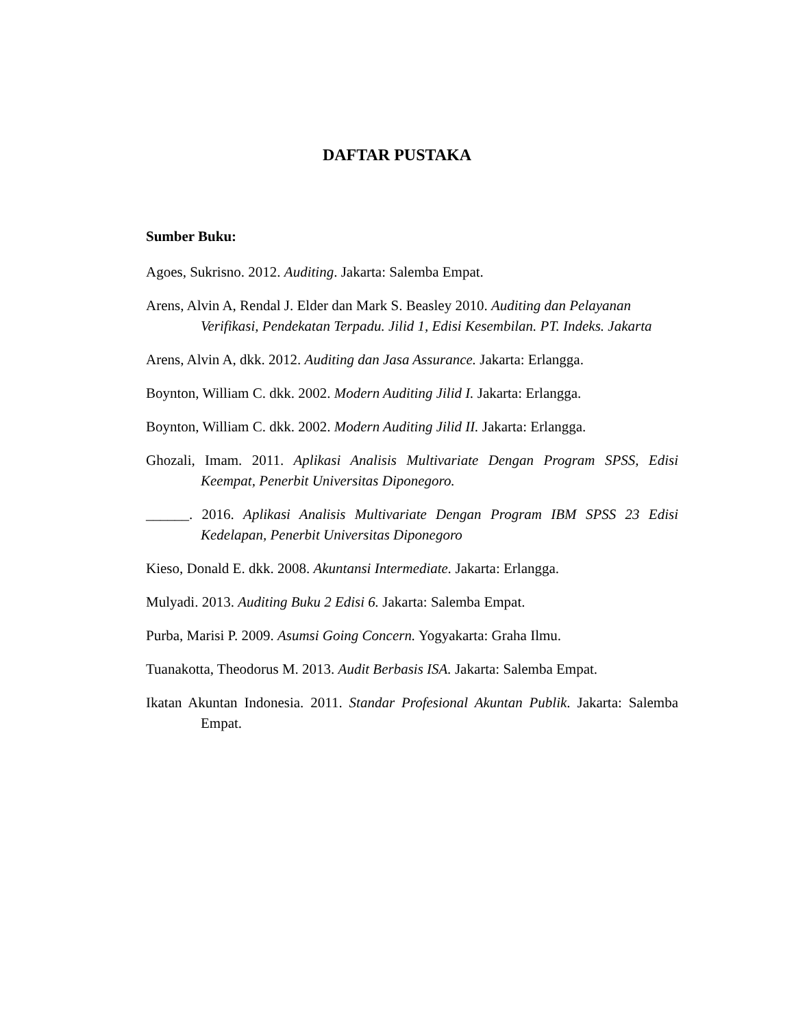DAFTAR PUSTAKA
Sumber Buku:
Agoes, Sukrisno. 2012. Auditing. Jakarta: Salemba Empat.
Arens, Alvin A, Rendal J. Elder dan Mark S. Beasley 2010. Auditing dan Pelayanan Verifikasi, Pendekatan Terpadu. Jilid 1, Edisi Kesembilan. PT. Indeks. Jakarta
Arens, Alvin A, dkk. 2012. Auditing dan Jasa Assurance. Jakarta: Erlangga.
Boynton, William C. dkk. 2002. Modern Auditing Jilid I. Jakarta: Erlangga.
Boynton, William C. dkk. 2002. Modern Auditing Jilid II. Jakarta: Erlangga.
Ghozali, Imam. 2011. Aplikasi Analisis Multivariate Dengan Program SPSS, Edisi Keempat, Penerbit Universitas Diponegoro.
______. 2016. Aplikasi Analisis Multivariate Dengan Program IBM SPSS 23 Edisi Kedelapan, Penerbit Universitas Diponegoro
Kieso, Donald E. dkk. 2008. Akuntansi Intermediate. Jakarta: Erlangga.
Mulyadi. 2013. Auditing Buku 2 Edisi 6. Jakarta: Salemba Empat.
Purba, Marisi P. 2009. Asumsi Going Concern. Yogyakarta: Graha Ilmu.
Tuanakotta, Theodorus M. 2013. Audit Berbasis ISA. Jakarta: Salemba Empat.
Ikatan Akuntan Indonesia. 2011. Standar Profesional Akuntan Publik. Jakarta: Salemba Empat.